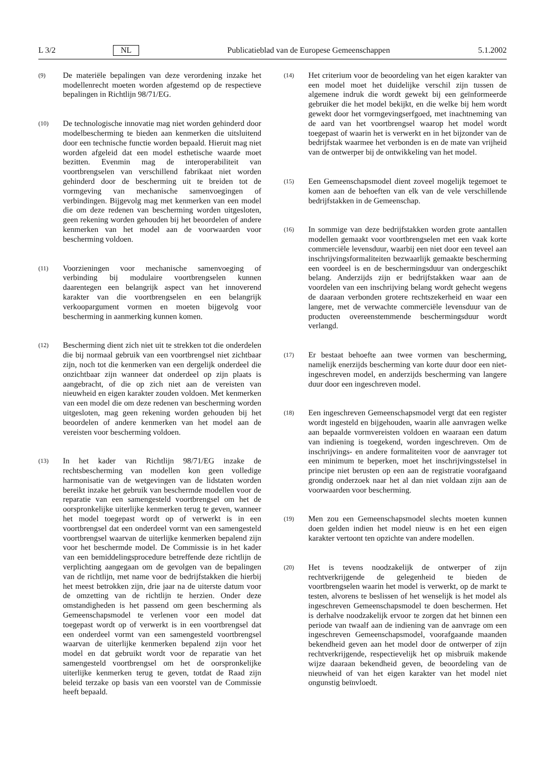L 3/2 NL Publicatieblad van de Europese Gemeenschappen 5.1.2002
(9)
De materiële bepalingen van deze verordening inzake het modellenrecht moeten worden afgestemd op de respectieve bepalingen in Richtlijn 98/71/EG.
(10)
De technologische innovatie mag niet worden gehinderd door modelbescherming te bieden aan kenmerken die uitsluitend door een technische functie worden bepaald. Hieruit mag niet worden afgeleid dat een model esthetische waarde moet bezitten. Evenmin mag de interoperabiliteit van voortbrengselen van verschillend fabrikaat niet worden gehinderd door de bescherming uit te breiden tot de vormgeving van mechanische samenvoegingen of verbindingen. Bijgevolg mag met kenmerken van een model die om deze redenen van bescherming worden uitgesloten, geen rekening worden gehouden bij het beoordelen of andere kenmerken van het model aan de voorwaarden voor bescherming voldoen.
(11)
Voorzieningen voor mechanische samenvoeging of verbinding bij modulaire voortbrengselen kunnen daarentegen een belangrijk aspect van het innoverend karakter van die voortbrengselen en een belangrijk verkoopargument vormen en moeten bijgevolg voor bescherming in aanmerking kunnen komen.
(12)
Bescherming dient zich niet uit te strekken tot die onderdelen die bij normaal gebruik van een voortbrengsel niet zichtbaar zijn, noch tot die kenmerken van een dergelijk onderdeel die onzichtbaar zijn wanneer dat onderdeel op zijn plaats is aangebracht, of die op zich niet aan de vereisten van nieuwheid en eigen karakter zouden voldoen. Met kenmerken van een model die om deze redenen van bescherming worden uitgesloten, mag geen rekening worden gehouden bij het beoordelen of andere kenmerken van het model aan de vereisten voor bescherming voldoen.
(13)
In het kader van Richtlijn 98/71/EG inzake de rechtsbescherming van modellen kon geen volledige harmonisatie van de wetgevingen van de lidstaten worden bereikt inzake het gebruik van beschermde modellen voor de reparatie van een samengesteld voortbrengsel om het de oorspronkelijke uiterlijke kenmerken terug te geven, wanneer het model toegepast wordt op of verwerkt is in een voortbrengsel dat een onderdeel vormt van een samengesteld voortbrengsel waarvan de uiterlijke kenmerken bepalend zijn voor het beschermde model. De Commissie is in het kader van een bemiddelingsprocedure betreffende deze richtlijn de verplichting aangegaan om de gevolgen van de bepalingen van de richtlijn, met name voor de bedrijfstakken die hierbij het meest betrokken zijn, drie jaar na de uiterste datum voor de omzetting van de richtlijn te herzien. Onder deze omstandigheden is het passend om geen bescherming als Gemeenschapsmodel te verlenen voor een model dat toegepast wordt op of verwerkt is in een voortbrengsel dat een onderdeel vormt van een samengesteld voortbrengsel waarvan de uiterlijke kenmerken bepalend zijn voor het model en dat gebruikt wordt voor de reparatie van het samengesteld voortbrengsel om het de oorspronkelijke uiterlijke kenmerken terug te geven, totdat de Raad zijn beleid terzake op basis van een voorstel van de Commissie heeft bepaald.
(14)
Het criterium voor de beoordeling van het eigen karakter van een model moet het duidelijke verschil zijn tussen de algemene indruk die wordt gewekt bij een geïnformeerde gebruiker die het model bekijkt, en die welke bij hem wordt gewekt door het vormgevingserfgoed, met inachtneming van de aard van het voortbrengsel waarop het model wordt toegepast of waarin het is verwerkt en in het bijzonder van de bedrijfstak waarmee het verbonden is en de mate van vrijheid van de ontwerper bij de ontwikkeling van het model.
(15)
Een Gemeenschapsmodel dient zoveel mogelijk tegemoet te komen aan de behoeften van elk van de vele verschillende bedrijfstakken in de Gemeenschap.
(16)
In sommige van deze bedrijfstakken worden grote aantallen modellen gemaakt voor voortbrengselen met een vaak korte commerciële levensduur, waarbij een niet door een teveel aan inschrijvingsformaliteiten bezwaarlijk gemaakte bescherming een voordeel is en de beschermingsduur van ondergeschikt belang. Anderzijds zijn er bedrijfstakken waar aan de voordelen van een inschrijving belang wordt gehecht wegens de daaraan verbonden grotere rechtszekerheid en waar een langere, met de verwachte commerciële levensduur van de producten overeenstemmende beschermingsduur wordt verlangd.
(17)
Er bestaat behoefte aan twee vormen van bescherming, namelijk enerzijds bescherming van korte duur door een niet-ingeschreven model, en anderzijds bescherming van langere duur door een ingeschreven model.
(18)
Een ingeschreven Gemeenschapsmodel vergt dat een register wordt ingesteld en bijgehouden, waarin alle aanvragen welke aan bepaalde vormvereisten voldoen en waaraan een datum van indiening is toegekend, worden ingeschreven. Om de inschrijvings- en andere formaliteiten voor de aanvrager tot een minimum te beperken, moet het inschrijvingsstelsel in principe niet berusten op een aan de registratie voorafgaand grondig onderzoek naar het al dan niet voldaan zijn aan de voorwaarden voor bescherming.
(19)
Men zou een Gemeenschapsmodel slechts moeten kunnen doen gelden indien het model nieuw is en het een eigen karakter vertoont ten opzichte van andere modellen.
(20)
Het is tevens noodzakelijk de ontwerper of zijn rechtverkrijgende de gelegenheid te bieden de voortbrengselen waarin het model is verwerkt, op de markt te testen, alvorens te beslissen of het wenselijk is het model als ingeschreven Gemeenschapsmodel te doen beschermen. Het is derhalve noodzakelijk ervoor te zorgen dat het binnen een periode van twaalf aan de indiening van de aanvrage om een ingeschreven Gemeenschapsmodel, voorafgaande maanden bekendheid geven aan het model door de ontwerper of zijn rechtverkrijgende, respectievelijk het op misbruik makende wijze daaraan bekendheid geven, de beoordeling van de nieuwheid of van het eigen karakter van het model niet ongunstig beïnvloedt.